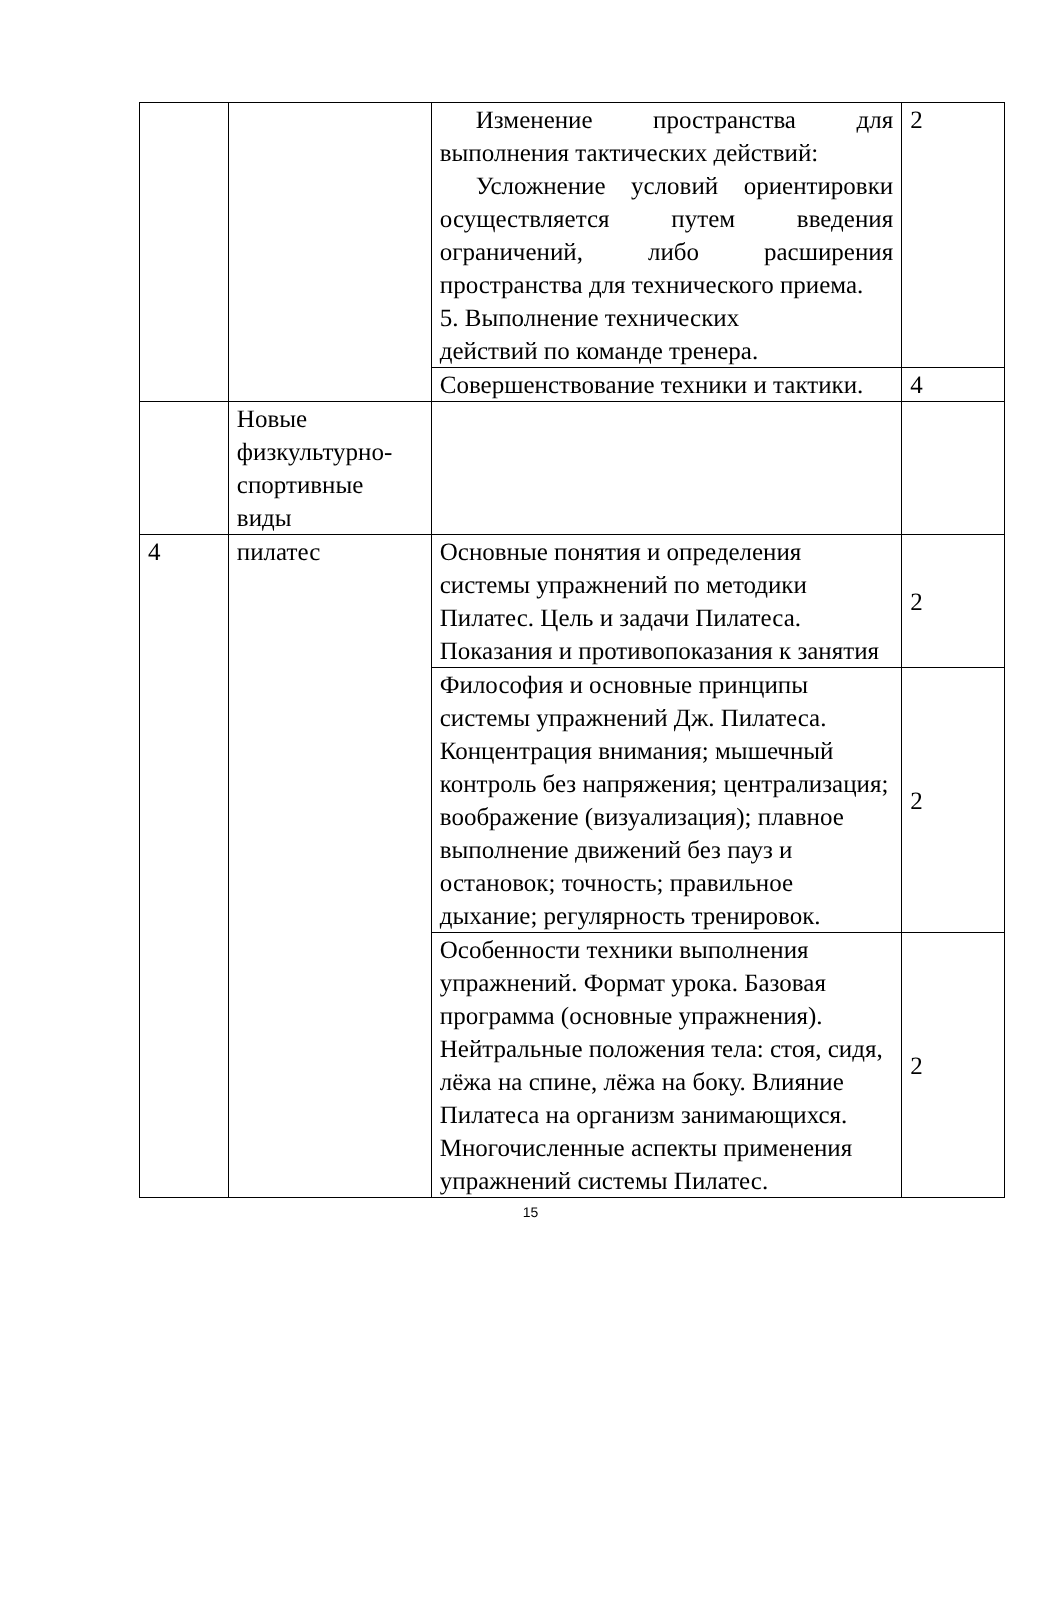| | | Изменение пространства для выполнения тактических действий: Усложнение условий ориентировки осуществляется путем введения ограничений, либо расширения пространства для технического приема. 5. Выполнение технических действий по команде тренера. | 2 |
| | | Совершенствование техники и тактики. | 4 |
| | Новые физкультурно-спортивные виды | | |
| 4 | пилатес | Основные понятия и определения системы упражнений по методики Пилатес. Цель и задачи Пилатеса. Показания и противопоказания к занятия | 2 |
| | | Философия и основные принципы системы упражнений Дж. Пилатеса. Концентрация внимания; мышечный контроль без напряжения; централизация; воображение (визуализация); плавное выполнение движений без пауз и остановок; точность; правильное дыхание; регулярность тренировок. | 2 |
| | | Особенности техники выполнения упражнений. Формат урока. Базовая программа (основные упражнения). Нейтральные положения тела: стоя, сидя, лёжа на спине, лёжа на боку. Влияние Пилатеса на организм занимающихся. Многочисленные аспекты применения упражнений системы Пилатес. | 2 |
15